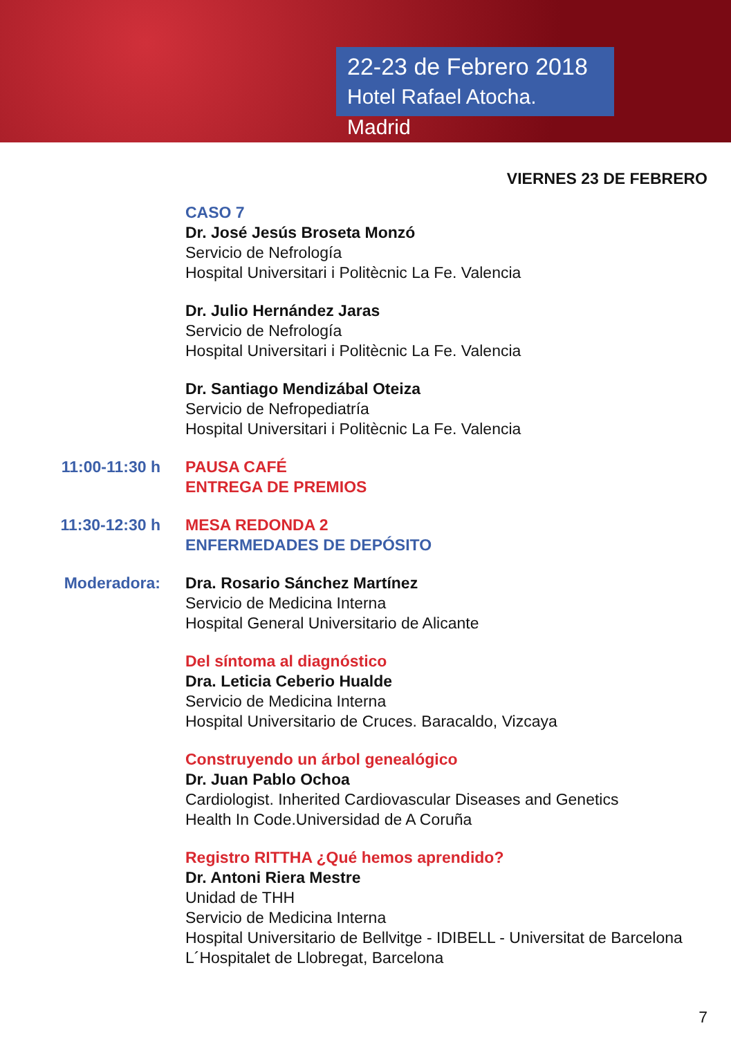22-23 de Febrero 2018
Hotel Rafael Atocha. Madrid
VIERNES 23 DE FEBRERO
CASO 7
Dr. José Jesús Broseta Monzó
Servicio de Nefrología
Hospital Universitari i Politècnic La Fe. Valencia
Dr. Julio Hernández Jaras
Servicio de Nefrología
Hospital Universitari i Politècnic La Fe. Valencia
Dr. Santiago Mendizábal Oteiza
Servicio de Nefropediatría
Hospital Universitari i Politècnic La Fe. Valencia
11:00-11:30 h PAUSA CAFÉ
ENTREGA DE PREMIOS
11:30-12:30 h MESA REDONDA 2
ENFERMEDADES DE DEPÓSITO
Moderadora: Dra. Rosario Sánchez Martínez
Servicio de Medicina Interna
Hospital General Universitario de Alicante
Del síntoma al diagnóstico
Dra. Leticia Ceberio Hualde
Servicio de Medicina Interna
Hospital Universitario de Cruces. Baracaldo, Vizcaya
Construyendo un árbol genealógico
Dr. Juan Pablo Ochoa
Cardiologist. Inherited Cardiovascular Diseases and Genetics
Health In Code.Universidad de A Coruña
Registro RITTHA ¿Qué hemos aprendido?
Dr. Antoni Riera Mestre
Unidad de THH
Servicio de Medicina Interna
Hospital Universitario de Bellvitge - IDIBELL - Universitat de Barcelona
L´Hospitalet de Llobregat, Barcelona
7